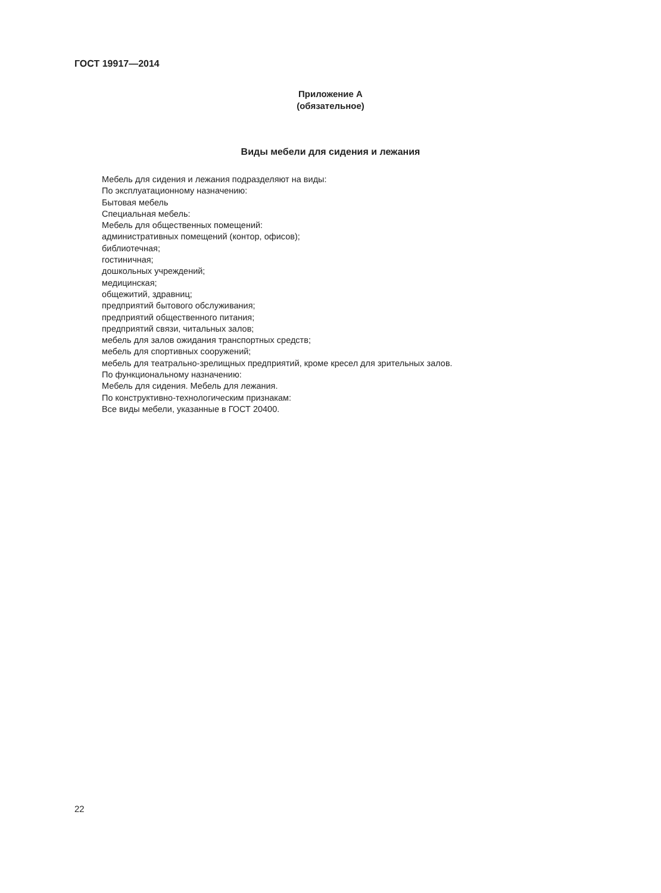ГОСТ 19917—2014
Приложение А
(обязательное)
Виды мебели для сидения и лежания
Мебель для сидения и лежания подразделяют на виды:
По эксплуатационному назначению:
Бытовая мебель
Специальная мебель:
Мебель для общественных помещений:
административных помещений (контор, офисов);
библиотечная;
гостиничная;
дошкольных учреждений;
медицинская;
общежитий, здравниц;
предприятий бытового обслуживания;
предприятий общественного питания;
предприятий связи, читальных залов;
мебель для залов ожидания транспортных средств;
мебель для спортивных сооружений;
мебель для театрально-зрелищных предприятий, кроме кресел для зрительных залов.
По функциональному назначению:
Мебель для сидения. Мебель для лежания.
По конструктивно-технологическим признакам:
Все виды мебели, указанные в ГОСТ 20400.
22